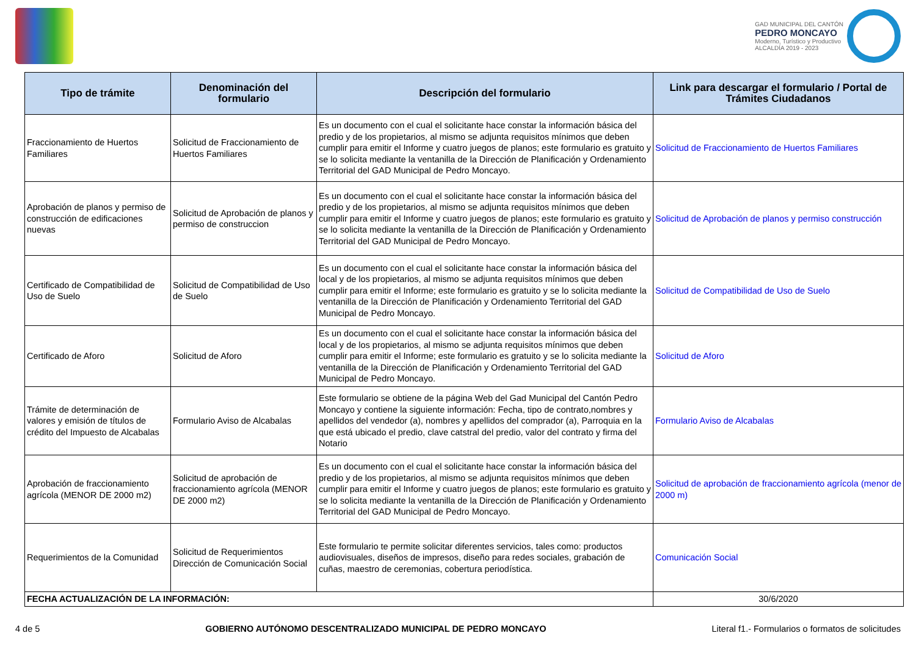GAD MUNICIPAL DEL CANTÓN
PEDRO MONCAYO
Moderno, Turístico y Productivo
ALCALDÍA 2019 - 2023
| Tipo de trámite | Denominación del formulario | Descripción del formulario | Link para descargar el formulario / Portal de Trámites Ciudadanos |
| --- | --- | --- | --- |
| Fraccionamiento de Huertos Familiares | Solicitud de Fraccionamiento de Huertos Familiares | Es un documento con el cual el solicitante hace constar la información básica del predio y de los propietarios, al mismo se adjunta requisitos mínimos que deben cumplir para emitir el Informe y cuatro juegos de planos; este formulario es gratuito y se lo solicita mediante la ventanilla de la Dirección de Planificación y Ordenamiento Territorial del GAD Municipal de Pedro Moncayo. | Solicitud de Fraccionamiento de Huertos Familiares |
| Aprobación de planos y permiso de construcción de edificaciones nuevas | Solicitud de Aprobación de planos y permiso de construccion | Es un documento con el cual el solicitante hace constar la información básica del predio y de los propietarios, al mismo se adjunta requisitos mínimos que deben cumplir para emitir el Informe y cuatro juegos de planos; este formulario es gratuito y se lo solicita mediante la ventanilla de la Dirección de Planificación y Ordenamiento Territorial del GAD Municipal de Pedro Moncayo. | Solicitud de Aprobación de planos y permiso construcción |
| Certificado de Compatibilidad de Uso de Suelo | Solicitud de Compatibilidad de Uso de Suelo | Es un documento con el cual el solicitante hace constar la información básica del local y de los propietarios, al mismo se adjunta requisitos mínimos que deben cumplir para emitir el Informe; este formulario es gratuito y se lo solicita mediante la ventanilla de la Dirección de Planificación y Ordenamiento Territorial del GAD Municipal de Pedro Moncayo. | Solicitud de Compatibilidad de Uso de Suelo |
| Certificado de Aforo | Solicitud de Aforo | Es un documento con el cual el solicitante hace constar la información básica del local y de los propietarios, al mismo se adjunta requisitos mínimos que deben cumplir para emitir el Informe; este formulario es gratuito y se lo solicita mediante la ventanilla de la Dirección de Planificación y Ordenamiento Territorial del GAD Municipal de Pedro Moncayo. | Solicitud de Aforo |
| Trámite de determinación de valores y emisión de títulos de crédito del Impuesto de Alcabalas | Formulario Aviso de Alcabalas | Este formulario se obtiene de la página Web del Gad Municipal del Cantón Pedro Moncayo y contiene la siguiente información: Fecha, tipo de contrato,nombres y apellidos del vendedor (a), nombres y apellidos del comprador (a), Parroquia en la que está ubicado el predio, clave catstral del predio, valor del contrato y firma del Notario | Formulario Aviso de Alcabalas |
| Aprobación de fraccionamiento agrícola (MENOR DE 2000 m2) | Solicitud de aprobación de fraccionamiento agrícola (MENOR DE 2000 m2) | Es un documento con el cual el solicitante hace constar la información básica del predio y de los propietarios, al mismo se adjunta requisitos mínimos que deben cumplir para emitir el Informe y cuatro juegos de planos; este formulario es gratuito y se lo solicita mediante la ventanilla de la Dirección de Planificación y Ordenamiento Territorial del GAD Municipal de Pedro Moncayo. | Solicitud de aprobación de fraccionamiento agrícola (menor de 2000 m) |
| Requerimientos de la Comunidad | Solicitud de Requerimientos Dirección de Comunicación Social | Este formulario te permite solicitar diferentes servicios, tales como: productos audiovisuales, diseños de impresos, diseño para redes sociales, grabación de cuñas, maestro de ceremonias, cobertura periodística. | Comunicación Social |
| FECHA ACTUALIZACIÓN DE LA INFORMACIÓN: | | | 30/6/2020 |
4 de 5 GOBIERNO AUTÓNOMO DESCENTRALIZADO MUNICIPAL DE PEDRO MONCAYO Literal f1.- Formularios o formatos de solicitudes